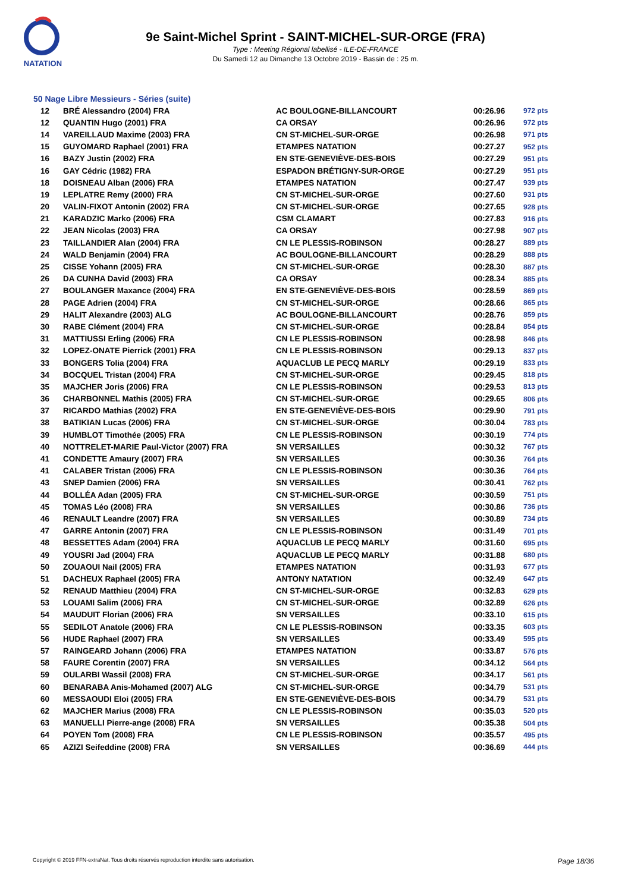NATATION
9e Saint-Michel Sprint - SAINT-MICHEL-SUR-ORGE (FRA)
Type : Meeting Régional labellisé - ILE-DE-FRANCE
Du Samedi 12 au Dimanche 13 Octobre 2019 - Bassin de : 25 m.
50 Nage Libre Messieurs - Séries (suite)
| 12 | BRÉ Alessandro (2004) FRA | AC BOULOGNE-BILLANCOURT | 00:26.96 | 972 pts |
| 12 | QUANTIN Hugo (2001) FRA | CA ORSAY | 00:26.96 | 972 pts |
| 14 | VAREILLAUD Maxime (2003) FRA | CN ST-MICHEL-SUR-ORGE | 00:26.98 | 971 pts |
| 15 | GUYOMARD Raphael (2001) FRA | ETAMPES NATATION | 00:27.27 | 952 pts |
| 16 | BAZY Justin (2002) FRA | EN STE-GENEVIÈVE-DES-BOIS | 00:27.29 | 951 pts |
| 16 | GAY Cédric (1982) FRA | ESPADON BRÉTIGNY-SUR-ORGE | 00:27.29 | 951 pts |
| 18 | DOISNEAU Alban (2006) FRA | ETAMPES NATATION | 00:27.47 | 939 pts |
| 19 | LEPLATRE Remy (2000) FRA | CN ST-MICHEL-SUR-ORGE | 00:27.60 | 931 pts |
| 20 | VALIN-FIXOT Antonin (2002) FRA | CN ST-MICHEL-SUR-ORGE | 00:27.65 | 928 pts |
| 21 | KARADZIC Marko (2006) FRA | CSM CLAMART | 00:27.83 | 916 pts |
| 22 | JEAN Nicolas (2003) FRA | CA ORSAY | 00:27.98 | 907 pts |
| 23 | TAILLANDIER Alan (2004) FRA | CN LE PLESSIS-ROBINSON | 00:28.27 | 889 pts |
| 24 | WALD Benjamin (2004) FRA | AC BOULOGNE-BILLANCOURT | 00:28.29 | 888 pts |
| 25 | CISSE Yohann (2005) FRA | CN ST-MICHEL-SUR-ORGE | 00:28.30 | 887 pts |
| 26 | DA CUNHA David (2003) FRA | CA ORSAY | 00:28.34 | 885 pts |
| 27 | BOULANGER Maxance (2004) FRA | EN STE-GENEVIÈVE-DES-BOIS | 00:28.59 | 869 pts |
| 28 | PAGE Adrien (2004) FRA | CN ST-MICHEL-SUR-ORGE | 00:28.66 | 865 pts |
| 29 | HALIT Alexandre (2003) ALG | AC BOULOGNE-BILLANCOURT | 00:28.76 | 859 pts |
| 30 | RABE Clément (2004) FRA | CN ST-MICHEL-SUR-ORGE | 00:28.84 | 854 pts |
| 31 | MATTIUSSI Erling (2006) FRA | CN LE PLESSIS-ROBINSON | 00:28.98 | 846 pts |
| 32 | LOPEZ-ONATE Pierrick (2001) FRA | CN LE PLESSIS-ROBINSON | 00:29.13 | 837 pts |
| 33 | BONGERS Tolia (2004) FRA | AQUACLUB LE PECQ MARLY | 00:29.19 | 833 pts |
| 34 | BOCQUEL Tristan (2004) FRA | CN ST-MICHEL-SUR-ORGE | 00:29.45 | 818 pts |
| 35 | MAJCHER Joris (2006) FRA | CN LE PLESSIS-ROBINSON | 00:29.53 | 813 pts |
| 36 | CHARBONNEL Mathis (2005) FRA | CN ST-MICHEL-SUR-ORGE | 00:29.65 | 806 pts |
| 37 | RICARDO Mathias (2002) FRA | EN STE-GENEVIÈVE-DES-BOIS | 00:29.90 | 791 pts |
| 38 | BATIKIAN Lucas (2006) FRA | CN ST-MICHEL-SUR-ORGE | 00:30.04 | 783 pts |
| 39 | HUMBLOT Timothée (2005) FRA | CN LE PLESSIS-ROBINSON | 00:30.19 | 774 pts |
| 40 | NOTTRELET-MARIE Paul-Victor (2007) FRA | SN VERSAILLES | 00:30.32 | 767 pts |
| 41 | CONDETTE Amaury (2007) FRA | SN VERSAILLES | 00:30.36 | 764 pts |
| 41 | CALABER Tristan (2006) FRA | CN LE PLESSIS-ROBINSON | 00:30.36 | 764 pts |
| 43 | SNEP Damien (2006) FRA | SN VERSAILLES | 00:30.41 | 762 pts |
| 44 | BOLLÉA Adan (2005) FRA | CN ST-MICHEL-SUR-ORGE | 00:30.59 | 751 pts |
| 45 | TOMAS Léo (2008) FRA | SN VERSAILLES | 00:30.86 | 736 pts |
| 46 | RENAULT Leandre (2007) FRA | SN VERSAILLES | 00:30.89 | 734 pts |
| 47 | GARRE Antonin (2007) FRA | CN LE PLESSIS-ROBINSON | 00:31.49 | 701 pts |
| 48 | BESSETTES Adam (2004) FRA | AQUACLUB LE PECQ MARLY | 00:31.60 | 695 pts |
| 49 | YOUSRI Jad (2004) FRA | AQUACLUB LE PECQ MARLY | 00:31.88 | 680 pts |
| 50 | ZOUAOUI Nail (2005) FRA | ETAMPES NATATION | 00:31.93 | 677 pts |
| 51 | DACHEUX Raphael (2005) FRA | ANTONY NATATION | 00:32.49 | 647 pts |
| 52 | RENAUD Matthieu (2004) FRA | CN ST-MICHEL-SUR-ORGE | 00:32.83 | 629 pts |
| 53 | LOUAMI Salim (2006) FRA | CN ST-MICHEL-SUR-ORGE | 00:32.89 | 626 pts |
| 54 | MAUDUIT Florian (2006) FRA | SN VERSAILLES | 00:33.10 | 615 pts |
| 55 | SEDILOT Anatole (2006) FRA | CN LE PLESSIS-ROBINSON | 00:33.35 | 603 pts |
| 56 | HUDE Raphael (2007) FRA | SN VERSAILLES | 00:33.49 | 595 pts |
| 57 | RAINGEARD Johann (2006) FRA | ETAMPES NATATION | 00:33.87 | 576 pts |
| 58 | FAURE Corentin (2007) FRA | SN VERSAILLES | 00:34.12 | 564 pts |
| 59 | OULARBI Wassil (2008) FRA | CN ST-MICHEL-SUR-ORGE | 00:34.17 | 561 pts |
| 60 | BENARABA Anis-Mohamed (2007) ALG | CN ST-MICHEL-SUR-ORGE | 00:34.79 | 531 pts |
| 60 | MESSAOUDI Eloi (2005) FRA | EN STE-GENEVIÈVE-DES-BOIS | 00:34.79 | 531 pts |
| 62 | MAJCHER Marius (2008) FRA | CN LE PLESSIS-ROBINSON | 00:35.03 | 520 pts |
| 63 | MANUELLI Pierre-ange (2008) FRA | SN VERSAILLES | 00:35.38 | 504 pts |
| 64 | POYEN Tom (2008) FRA | CN LE PLESSIS-ROBINSON | 00:35.57 | 495 pts |
| 65 | AZIZI Seifeddine (2008) FRA | SN VERSAILLES | 00:36.69 | 444 pts |
Copyright © 2019 FFN-extraNat. Tous droits réservés reproduction interdite sans autorisation. Page 18/36